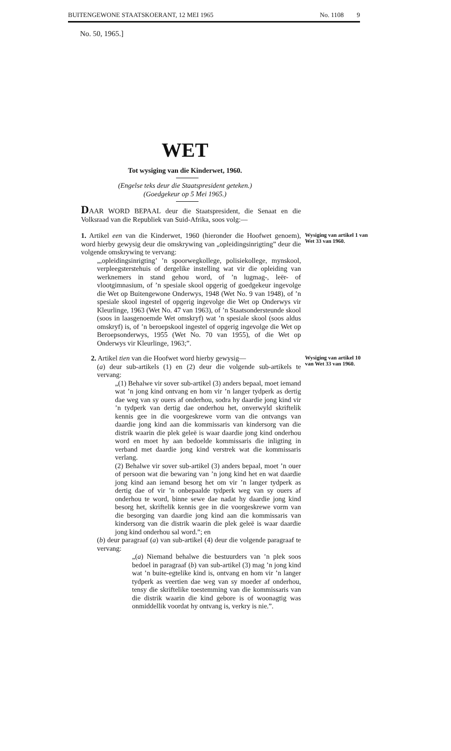BUITENGEWONE STAATSKOERANT, 12 MEI 1965 No. 1108 9
No. 50, 1965.]
WET
Tot wysiging van die Kinderwet, 1960.
(Engelse teks deur die Staatspresident geteken.)
(Goedgekeur op 5 Mei 1965.)
DAAR WORD BEPAAL deur die Staatspresident, die Senaat en die Volksraad van die Republiek van Suid-Afrika, soos volg:—
1. Artikel een van die Kinderwet, 1960 (hieronder die Hoofwet genoem), word hierby gewysig deur die omskrywing van „opleidingsinrigting” deur die volgende omskrywing te vervang:
„,opleidingsinrigting’ ’n spoorwegkollege, polisiekollege, mynskool, verpleegsterstehuis of dergelike instelling wat vir die opleiding van werknemers in stand gehou word, of ’n lugmag-, leër- of vlootgimnasium, of ’n spesiale skool opgerig of goedgekeur ingevolge die Wet op Buitengewone Onderwys, 1948 (Wet No. 9 van 1948), of ’n spesiale skool ingestel of opgerig ingevolge die Wet op Onderwys vir Kleurlinge, 1963 (Wet No. 47 van 1963), of ’n Staatsondersteunde skool (soos in laasgenoemde Wet omskryf) wat ’n spesiale skool (soos aldus omskryf) is, of ’n beroepskool ingestel of opgerig ingevolge die Wet op Beroepsonderwys, 1955 (Wet No. 70 van 1955), of die Wet op Onderwys vir Kleurlinge, 1963;”.
Wysiging van artikel 1 van Wet 33 van 1960.
2. Artikel tien van die Hoofwet word hierby gewysig—
(a) deur sub-artikels (1) en (2) deur die volgende sub-artikels te vervang:
„(1) Behalwe vir sover sub-artikel (3) anders bepaal, moet iemand wat ’n jong kind ontvang en hom vir ’n langer tydperk as dertig dae weg van sy ouers af onderhou, sodra hy daardie jong kind vir ’n tydperk van dertig dae onderhou het, onverwyld skriftelik kennis gee in die voorgeskrewe vorm van die ontvangs van daardie jong kind aan die kommissaris van kindersorg van die distrik waarin die plek geleë is waar daardie jong kind onderhou word en moet hy aan bedoelde kommissaris die inligting in verband met daardie jong kind verstrek wat die kommissaris verlang.
(2) Behalwe vir sover sub-artikel (3) anders bepaal, moet ’n ouer of persoon wat die bewaring van ’n jong kind het en wat daardie jong kind aan iemand besorg het om vir ’n langer tydperk as dertig dae of vir ’n onbepaalde tydperk weg van sy ouers af onderhou te word, binne sewe dae nadat hy daardie jong kind besorg het, skriftelik kennis gee in die voorgeskrewe vorm van die besorging van daardie jong kind aan die kommissaris van kindersorg van die distrik waarin die plek geleë is waar daardie jong kind onderhou sal word.”; en
(b) deur paragraaf (a) van sub-artikel (4) deur die volgende paragraaf te vervang:
„(a) Niemand behalwe die bestuurders van ’n plek soos bedoel in paragraaf (b) van sub-artikel (3) mag ’n jong kind wat ’n buite-egtelike kind is, ontvang en hom vir ’n langer tydperk as veertien dae weg van sy moeder af onderhou, tensy die skriftelike toestemming van die kommissaris van die distrik waarin die kind gebore is of woonagtig was onmiddellik voordat hy ontvang is, verkry is nie.”.
Wysiging van artikel 10 van Wet 33 van 1960.